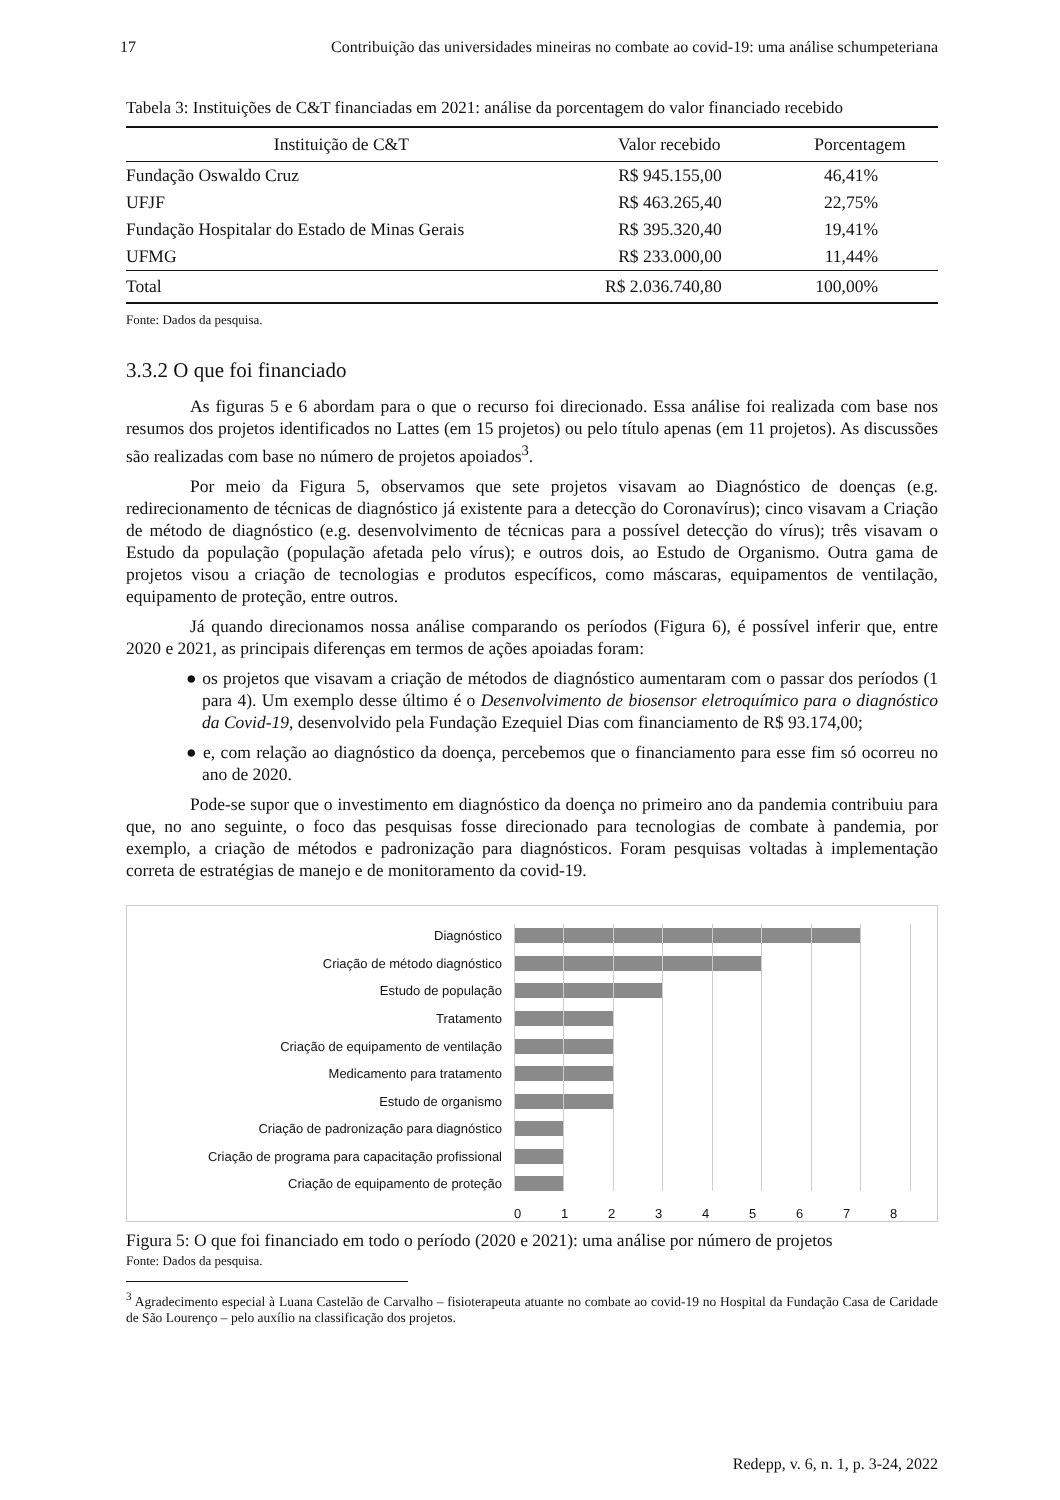17 Contribuição das universidades mineiras no combate ao covid-19: uma análise schumpeteriana
Tabela 3: Instituições de C&T financiadas em 2021: análise da porcentagem do valor financiado recebido
| Instituição de C&T | Valor recebido | Porcentagem |
| --- | --- | --- |
| Fundação Oswaldo Cruz | R$ 945.155,00 | 46,41% |
| UFJF | R$ 463.265,40 | 22,75% |
| Fundação Hospitalar do Estado de Minas Gerais | R$ 395.320,40 | 19,41% |
| UFMG | R$ 233.000,00 | 11,44% |
| Total | R$ 2.036.740,80 | 100,00% |
Fonte: Dados da pesquisa.
3.3.2 O que foi financiado
As figuras 5 e 6 abordam para o que o recurso foi direcionado. Essa análise foi realizada com base nos resumos dos projetos identificados no Lattes (em 15 projetos) ou pelo título apenas (em 11 projetos). As discussões são realizadas com base no número de projetos apoiados<sup>3</sup>.
Por meio da Figura 5, observamos que sete projetos visavam ao Diagnóstico de doenças (e.g. redirecionamento de técnicas de diagnóstico já existente para a detecção do Coronavírus); cinco visavam a Criação de método de diagnóstico (e.g. desenvolvimento de técnicas para a possível detecção do vírus); três visavam o Estudo da população (população afetada pelo vírus); e outros dois, ao Estudo de Organismo. Outra gama de projetos visou a criação de tecnologias e produtos específicos, como máscaras, equipamentos de ventilação, equipamento de proteção, entre outros.
Já quando direcionamos nossa análise comparando os períodos (Figura 6), é possível inferir que, entre 2020 e 2021, as principais diferenças em termos de ações apoiadas foram:
● os projetos que visavam a criação de métodos de diagnóstico aumentaram com o passar dos períodos (1 para 4). Um exemplo desse último é o Desenvolvimento de biosensor eletroquímico para o diagnóstico da Covid-19, desenvolvido pela Fundação Ezequiel Dias com financiamento de R$ 93.174,00;
● e, com relação ao diagnóstico da doença, percebemos que o financiamento para esse fim só ocorreu no ano de 2020.
Pode-se supor que o investimento em diagnóstico da doença no primeiro ano da pandemia contribuiu para que, no ano seguinte, o foco das pesquisas fosse direcionado para tecnologias de combate à pandemia, por exemplo, a criação de métodos e padronização para diagnósticos. Foram pesquisas voltadas à implementação correta de estratégias de manejo e de monitoramento da covid-19.
Diagnóstico
Criação de método diagnóstico
Estudo de população
Tratamento
Criação de equipamento de ventilação
Medicamento para tratamento
Estudo de organismo
Criação de padronização para diagnóstico
Criação de programa para capacitação profissional
Criação de equipamento de proteção
0 1 2 3 4 5 6 7 8
Figura 5: O que foi financiado em todo o período (2020 e 2021): uma análise por número de projetos
Fonte: Dados da pesquisa.
<sup>3</sup> Agradecimento especial à Luana Castelão de Carvalho – fisioterapeuta atuante no combate ao covid-19 no Hospital da Fundação Casa de Caridade de São Lourenço – pelo auxílio na classificação dos projetos.
Redepp, v. 6, n. 1, p. 3-24, 2022